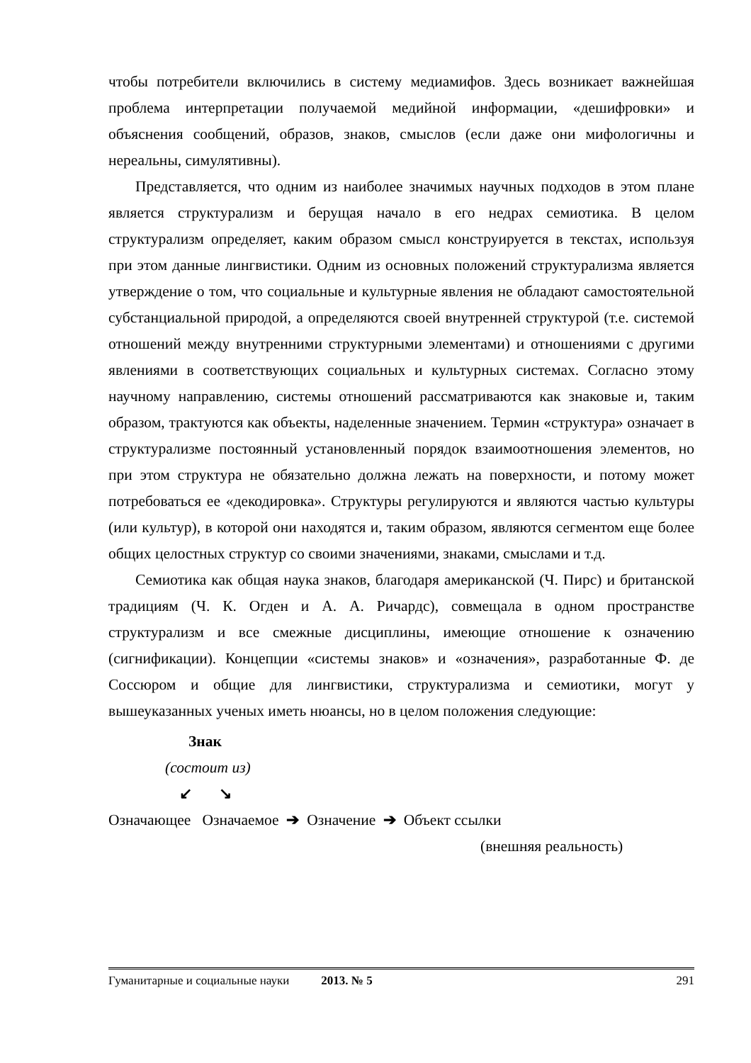чтобы потребители включились в систему медиамифов. Здесь возникает важнейшая проблема интерпретации получаемой медийной информации, «дешифровки» и объяснения сообщений, образов, знаков, смыслов (если даже они мифологичны и нереальны, симулятивны).
Представляется, что одним из наиболее значимых научных подходов в этом плане является структурализм и берущая начало в его недрах семиотика. В целом структурализм определяет, каким образом смысл конструируется в текстах, используя при этом данные лингвистики. Одним из основных положений структурализма является утверждение о том, что социальные и культурные явления не обладают самостоятельной субстанциальной природой, а определяются своей внутренней структурой (т.е. системой отношений между внутренними структурными элементами) и отношениями с другими явлениями в соответствующих социальных и культурных системах. Согласно этому научному направлению, системы отношений рассматриваются как знаковые и, таким образом, трактуются как объекты, наделенные значением. Термин «структура» означает в структурализме постоянный установленный порядок взаимоотношения элементов, но при этом структура не обязательно должна лежать на поверхности, и потому может потребоваться ее «декодировка». Структуры регулируются и являются частью культуры (или культур), в которой они находятся и, таким образом, являются сегментом еще более общих целостных структур со своими значениями, знаками, смыслами и т.д.
Семиотика как общая наука знаков, благодаря американской (Ч. Пирс) и британской традициям (Ч. К. Огден и А. А. Ричардс), совмещала в одном пространстве структурализм и все смежные дисциплины, имеющие отношение к означению (сигнификации). Концепции «системы знаков» и «означения», разработанные Ф. де Соссюром и общие для лингвистики, структурализма и семиотики, могут у вышеуказанных ученых иметь нюансы, но в целом положения следующие:
Знак
(состоит из)
↙ ↘
Означающее Означаемое ➔ Означение ➔ Объект ссылки
(внешняя реальность)
Гуманитарные и социальные науки 2013. № 5 291